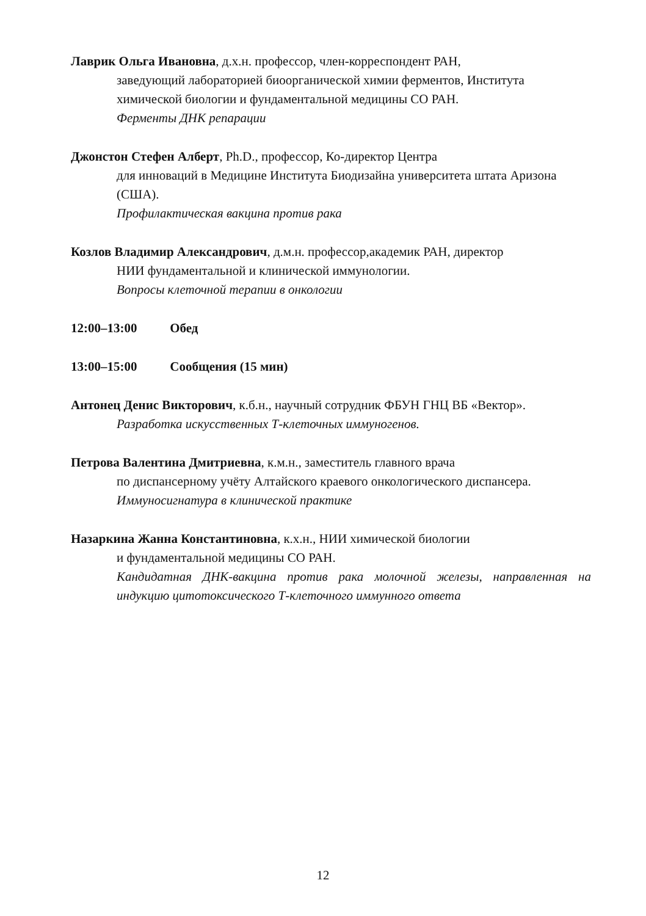Лаврик Ольга Ивановна, д.х.н. профессор, член-корреспондент РАН,
заведующий лабораторией биоорганической химии ферментов, Института химической биологии и фундаментальной медицины СО РАН.
Ферменты ДНК репарации
Джонстон Стефен Алберт, Ph.D., профессор, Ко-директор Центра
для инноваций в Медицине Института Биодизайна университета штата Аризона (США).
Профилактическая вакцина против рака
Козлов Владимир Александрович, д.м.н. профессор,академик РАН, директор
НИИ фундаментальной и клинической иммунологии.
Вопросы клеточной терапии в онкологии
12:00–13:00 Обед
13:00–15:00 Сообщения (15 мин)
Антонец Денис Викторович, к.б.н., научный сотрудник ФБУН ГНЦ ВБ «Вектор».
Разработка искусственных Т-клеточных иммуногенов.
Петрова Валентина Дмитриевна, к.м.н., заместитель главного врача
по диспансерному учёту Алтайского краевого онкологического диспансера.
Иммуносигнатура в клинической практике
Назаркина Жанна Константиновна, к.х.н., НИИ химической биологии
и фундаментальной медицины СО РАН.
Кандидатная ДНК-вакцина против рака молочной железы, направленная на индукцию цитотоксического Т-клеточного иммунного ответа
12